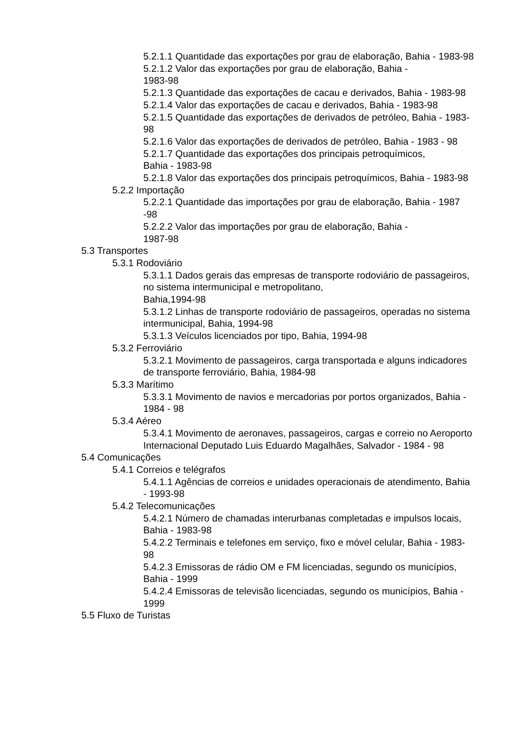5.2.1.1 Quantidade das exportações por grau de elaboração, Bahia - 1983-98
5.2.1.2 Valor das exportações por grau de elaboração, Bahia -
1983-98
5.2.1.3 Quantidade das exportações de cacau e derivados, Bahia - 1983-98
5.2.1.4 Valor das exportações de cacau e derivados, Bahia - 1983-98
5.2.1.5 Quantidade das exportações de derivados de petróleo, Bahia - 1983-98
5.2.1.6 Valor das exportações de derivados de petróleo, Bahia - 1983 - 98
5.2.1.7 Quantidade das exportações dos principais petroquímicos,
Bahia - 1983-98
5.2.1.8 Valor das exportações dos principais petroquímicos, Bahia - 1983-98
5.2.2 Importação
5.2.2.1 Quantidade das importações por grau de elaboração, Bahia - 1987 -98
5.2.2.2 Valor das importações por grau de elaboração, Bahia -
1987-98
5.3 Transportes
5.3.1 Rodoviário
5.3.1.1 Dados gerais das empresas de transporte rodoviário de passageiros, no sistema intermunicipal e metropolitano,
Bahia,1994-98
5.3.1.2 Linhas de transporte rodoviário de passageiros, operadas no sistema intermunicipal, Bahia, 1994-98
5.3.1.3 Veículos licenciados por tipo, Bahia, 1994-98
5.3.2 Ferroviário
5.3.2.1 Movimento de passageiros, carga transportada e alguns indicadores de transporte ferroviário, Bahia, 1984-98
5.3.3 Marítimo
5.3.3.1 Movimento de navios e mercadorias por portos organizados, Bahia - 1984 - 98
5.3.4 Aéreo
5.3.4.1 Movimento de aeronaves, passageiros, cargas e correio no Aeroporto Internacional Deputado Luis Eduardo Magalhães, Salvador - 1984 - 98
5.4 Comunicações
5.4.1 Correios e telégrafos
5.4.1.1 Agências de correios e unidades operacionais de atendimento, Bahia - 1993-98
5.4.2 Telecomunicações
5.4.2.1 Número de chamadas interurbanas completadas e impulsos locais, Bahia - 1983-98
5.4.2.2 Terminais e telefones em serviço, fixo e móvel celular, Bahia - 1983-98
5.4.2.3 Emissoras de rádio OM e FM licenciadas, segundo os municípios, Bahia - 1999
5.4.2.4 Emissoras de televisão licenciadas, segundo os municípios, Bahia - 1999
5.5 Fluxo de Turistas